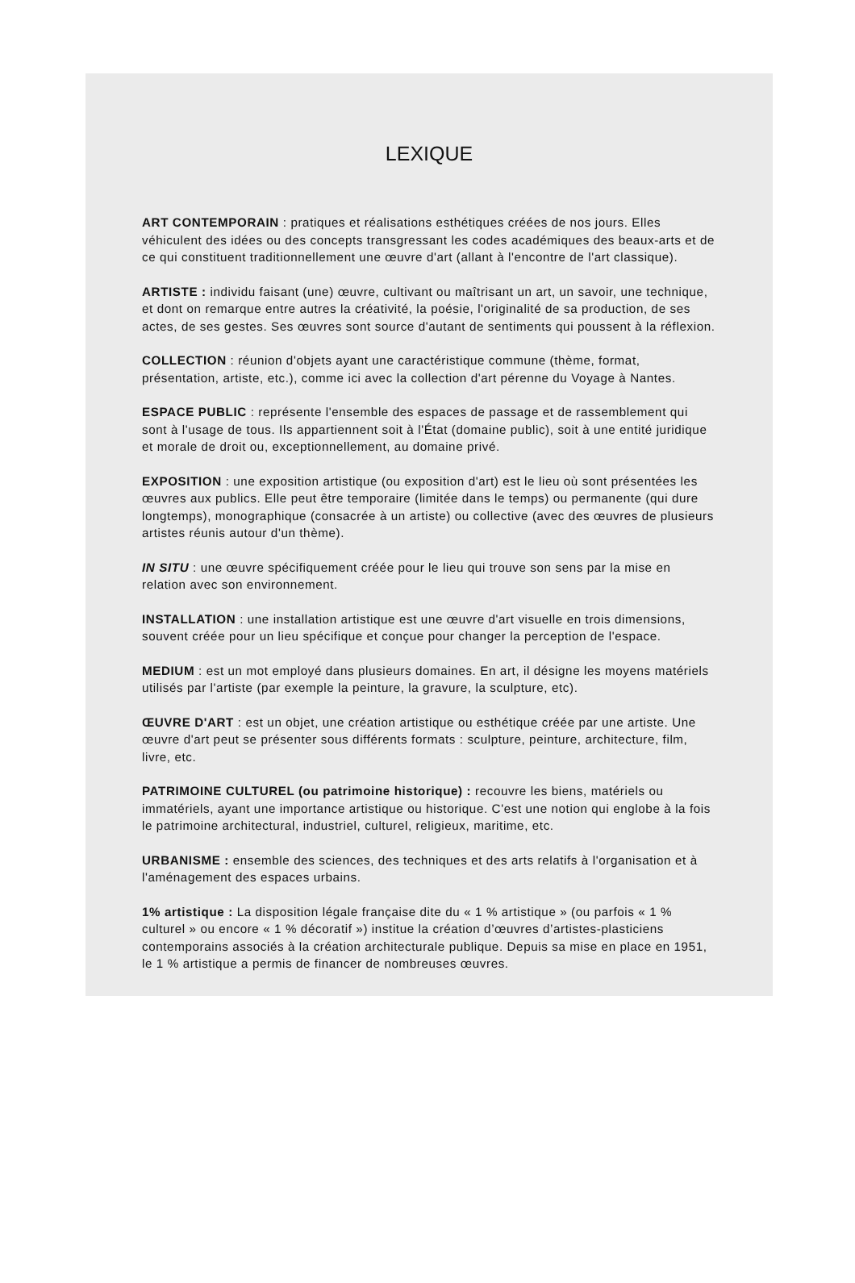LEXIQUE
ART CONTEMPORAIN : pratiques et réalisations esthétiques créées de nos jours. Elles véhiculent des idées ou des concepts transgressant les codes académiques des beaux-arts et de ce qui constituent traditionnellement une œuvre d'art (allant à l'encontre de l'art classique).
ARTISTE : individu faisant (une) œuvre, cultivant ou maîtrisant un art, un savoir, une technique, et dont on remarque entre autres la créativité, la poésie, l'originalité de sa production, de ses actes, de ses gestes. Ses œuvres sont source d'autant de sentiments qui poussent à la réflexion.
COLLECTION : réunion d'objets ayant une caractéristique commune (thème, format, présentation, artiste, etc.), comme ici avec la collection d'art pérenne du Voyage à Nantes.
ESPACE PUBLIC : représente l'ensemble des espaces de passage et de rassemblement qui sont à l'usage de tous. Ils appartiennent soit à l'État (domaine public), soit à une entité juridique et morale de droit ou, exceptionnellement, au domaine privé.
EXPOSITION : une exposition artistique (ou exposition d'art) est le lieu où sont présentées les œuvres aux publics. Elle peut être temporaire (limitée dans le temps) ou permanente (qui dure longtemps), monographique (consacrée à un artiste) ou collective (avec des œuvres de plusieurs artistes réunis autour d'un thème).
IN SITU : une œuvre spécifiquement créée pour le lieu qui trouve son sens par la mise en relation avec son environnement.
INSTALLATION : une installation artistique est une œuvre d'art visuelle en trois dimensions, souvent créée pour un lieu spécifique et conçue pour changer la perception de l'espace.
MEDIUM : est un mot employé dans plusieurs domaines. En art, il désigne les moyens matériels utilisés par l'artiste (par exemple la peinture, la gravure, la sculpture, etc).
ŒUVRE D'ART : est un objet, une création artistique ou esthétique créée par une artiste. Une œuvre d'art peut se présenter sous différents formats : sculpture, peinture, architecture, film, livre, etc.
PATRIMOINE CULTUREL (ou patrimoine historique) : recouvre les biens, matériels ou immatériels, ayant une importance artistique ou historique. C'est une notion qui englobe à la fois le patrimoine architectural, industriel, culturel, religieux, maritime, etc.
URBANISME : ensemble des sciences, des techniques et des arts relatifs à l'organisation et à l'aménagement des espaces urbains.
1% artistique : La disposition légale française dite du « 1 % artistique » (ou parfois « 1 % culturel » ou encore « 1 % décoratif ») institue la création d’œuvres d’artistes-plasticiens contemporains associés à la création architecturale publique. Depuis sa mise en place en 1951, le 1 % artistique a permis de financer de nombreuses œuvres.